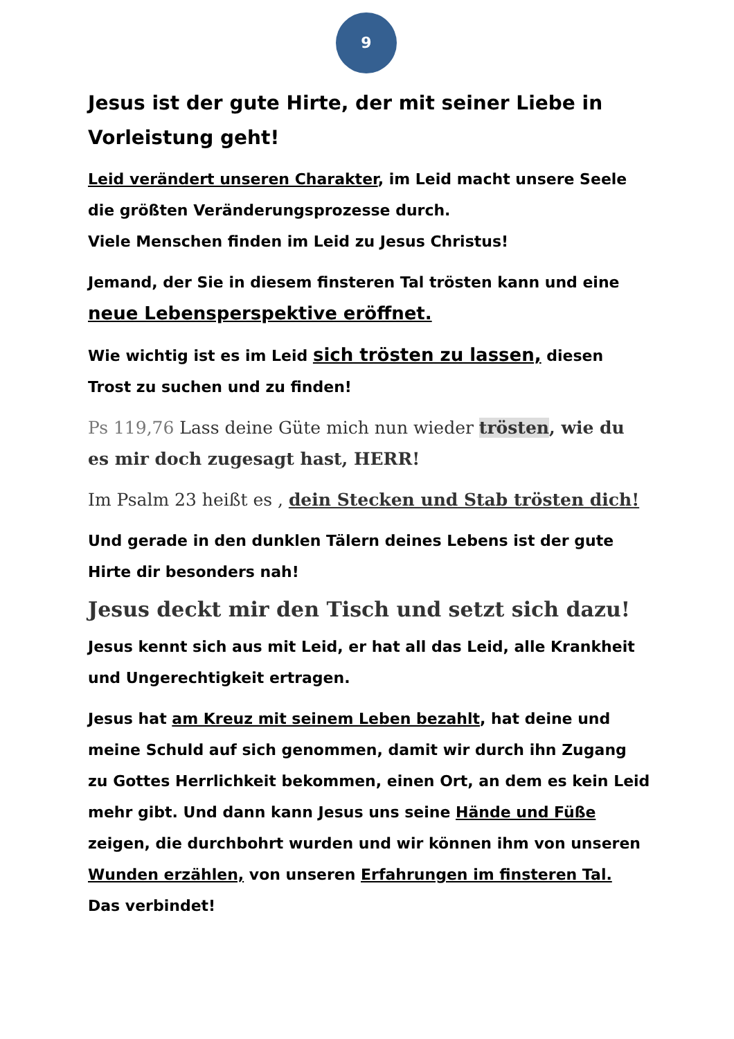9
Jesus ist der gute Hirte, der mit seiner Liebe in Vorleistung geht!
Leid verändert unseren Charakter, im Leid macht unsere Seele die größten Veränderungsprozesse durch.
Viele Menschen finden im Leid zu Jesus Christus!
Jemand, der Sie in diesem finsteren Tal trösten kann und eine neue Lebensperspektive eröffnet.
Wie wichtig ist es im Leid sich trösten zu lassen, diesen Trost zu suchen und zu finden!
Ps 119,76 Lass deine Güte mich nun wieder trösten, wie du es mir doch zugesagt hast, HERR!
Im Psalm 23 heißt es , dein Stecken und Stab trösten dich!
Und gerade in den dunklen Tälern deines Lebens ist der gute Hirte dir besonders nah!
Jesus deckt mir den Tisch und setzt sich dazu!
Jesus kennt sich aus mit Leid, er hat all das Leid, alle Krankheit und Ungerechtigkeit ertragen.
Jesus hat am Kreuz mit seinem Leben bezahlt, hat deine und meine Schuld auf sich genommen, damit wir durch ihn Zugang zu Gottes Herrlichkeit bekommen, einen Ort, an dem es kein Leid mehr gibt. Und dann kann Jesus uns seine Hände und Füße zeigen, die durchbohrt wurden und wir können ihm von unseren Wunden erzählen, von unseren Erfahrungen im finsteren Tal. Das verbindet!